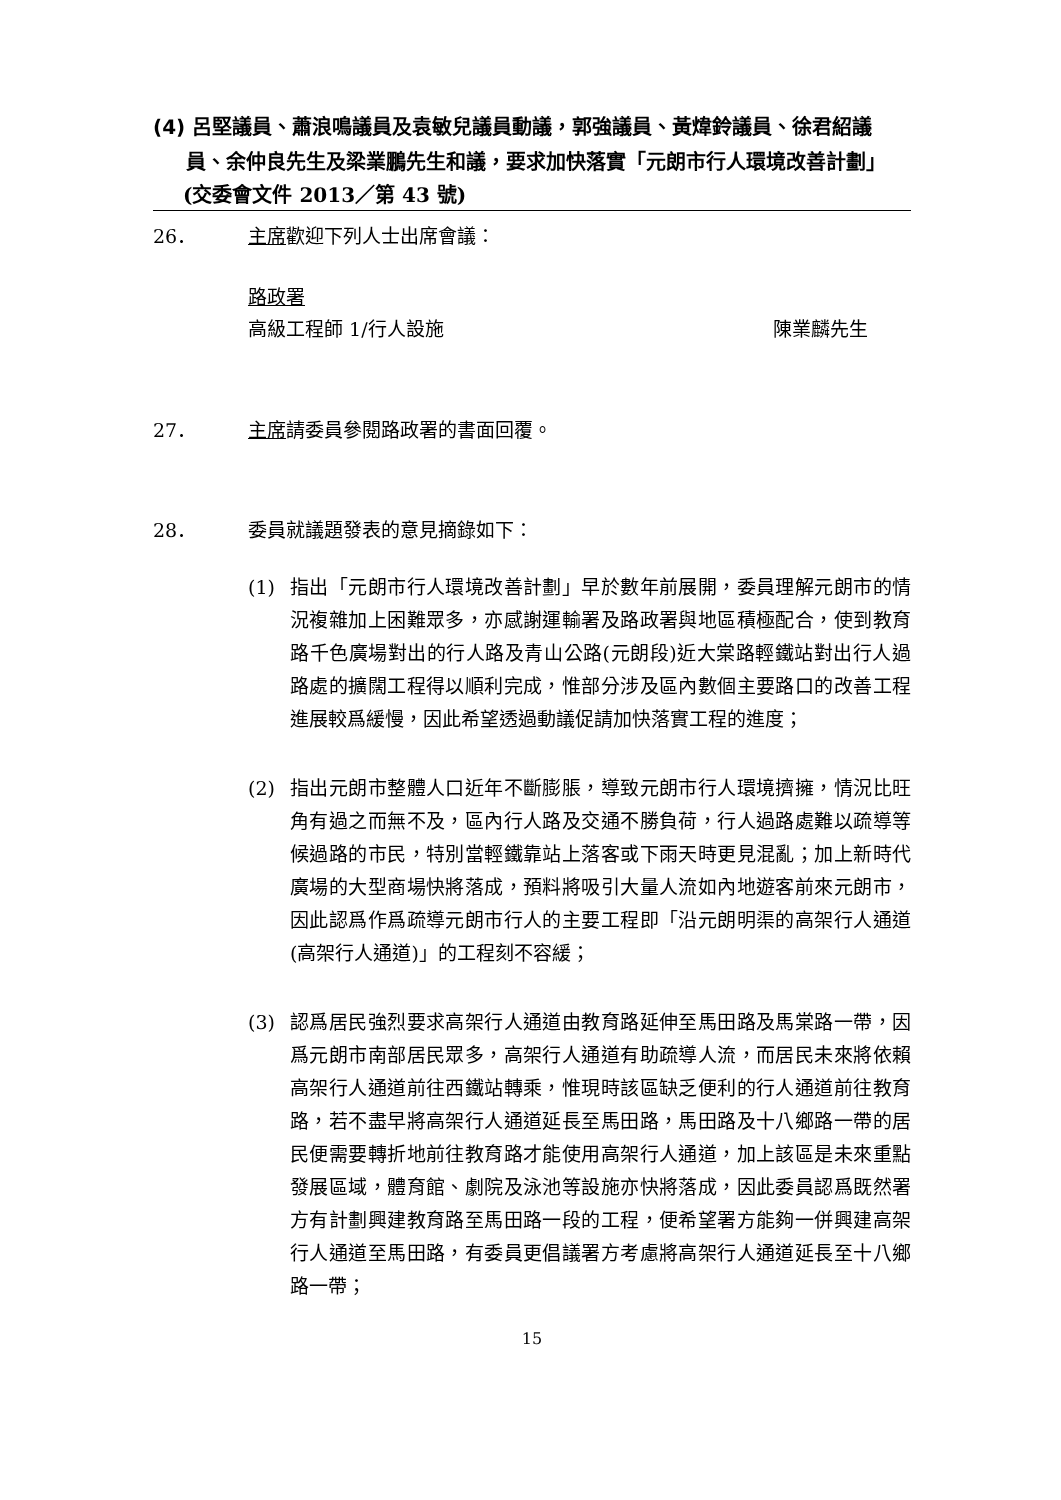(4) 呂堅議員、蕭浪鳴議員及袁敏兒議員動議，郭強議員、黃煒鈴議員、徐君紹議員、余仲良先生及梁業鵬先生和議，要求加快落實「元朗市行人環境改善計劃」
(交委會文件 2013／第 43 號)
26． 主席歡迎下列人士出席會議：
路政署
高級工程師 1/行人設施 陳業麟先生
27． 主席請委員參閱路政署的書面回覆。
28． 委員就議題發表的意見摘錄如下：
(1) 指出「元朗市行人環境改善計劃」早於數年前展開，委員理解元朗市的情況複雜加上困難眾多，亦感謝運輸署及路政署與地區積極配合，使到教育路千色廣場對出的行人路及青山公路(元朗段)近大棠路輕鐵站對出行人過路處的擴闊工程得以順利完成，惟部分涉及區內數個主要路口的改善工程進展較爲緩慢，因此希望透過動議促請加快落實工程的進度；
(2) 指出元朗市整體人口近年不斷膨脹，導致元朗市行人環境擠擁，情況比旺角有過之而無不及，區內行人路及交通不勝負荷，行人過路處難以疏導等候過路的市民，特別當輕鐵靠站上落客或下雨天時更見混亂；加上新時代廣場的大型商場快將落成，預料將吸引大量人流如內地遊客前來元朗市，因此認爲作爲疏導元朗市行人的主要工程即「沿元朗明渠的高架行人通道(高架行人通道)」的工程刻不容緩；
(3) 認爲居民強烈要求高架行人通道由教育路延伸至馬田路及馬棠路一帶，因爲元朗市南部居民眾多，高架行人通道有助疏導人流，而居民未來將依賴高架行人通道前往西鐵站轉乘，惟現時該區缺乏便利的行人通道前往教育路，若不盡早將高架行人通道延長至馬田路，馬田路及十八鄉路一帶的居民便需要轉折地前往教育路才能使用高架行人通道，加上該區是未來重點發展區域，體育館、劇院及泳池等設施亦快將落成，因此委員認爲既然署方有計劃興建教育路至馬田路一段的工程，便希望署方能夠一併興建高架行人通道至馬田路，有委員更倡議署方考慮將高架行人通道延長至十八鄉路一帶；
15